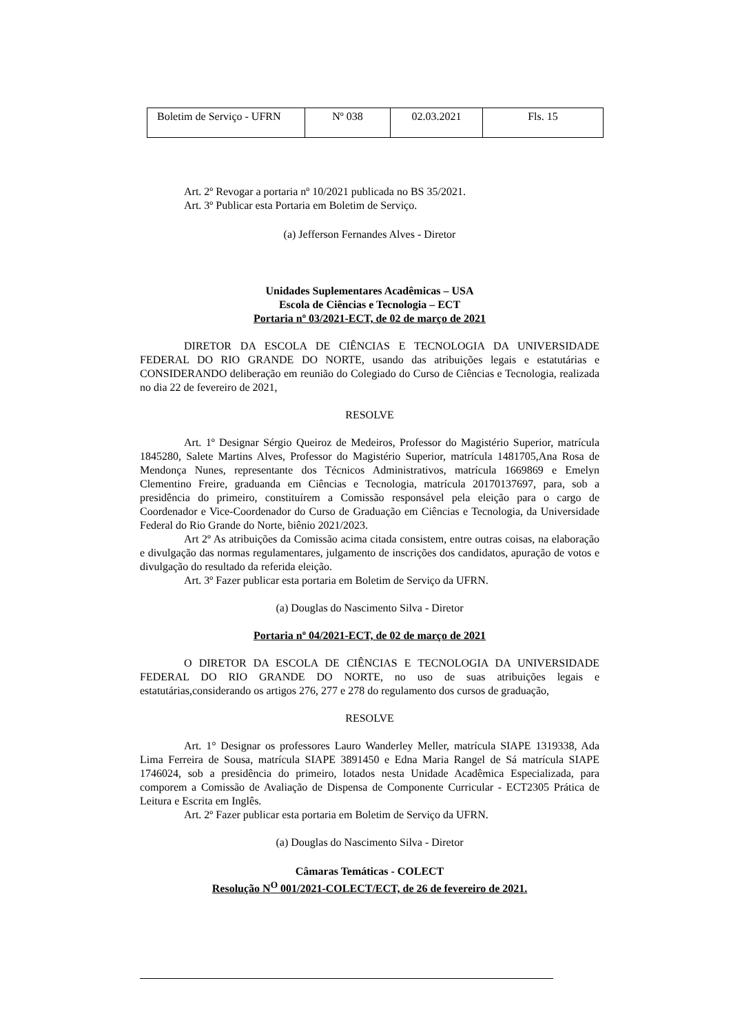| Boletim de Serviço - UFRN | Nº 038 | 02.03.2021 | Fls. 15 |
Art. 2º Revogar a portaria nº 10/2021 publicada no BS 35/2021.
Art. 3º Publicar esta Portaria em Boletim de Serviço.
(a) Jefferson Fernandes Alves - Diretor
Unidades Suplementares Acadêmicas – USA
Escola de Ciências e Tecnologia – ECT
Portaria nº 03/2021-ECT, de 02 de março de 2021
DIRETOR DA ESCOLA DE CIÊNCIAS E TECNOLOGIA DA UNIVERSIDADE FEDERAL DO RIO GRANDE DO NORTE, usando das atribuições legais e estatutárias e CONSIDERANDO deliberação em reunião do Colegiado do Curso de Ciências e Tecnologia, realizada no dia 22 de fevereiro de 2021,
RESOLVE
Art. 1º Designar Sérgio Queiroz de Medeiros, Professor do Magistério Superior, matrícula 1845280, Salete Martins Alves, Professor do Magistério Superior, matrícula 1481705,Ana Rosa de Mendonça Nunes, representante dos Técnicos Administrativos, matrícula 1669869 e Emelyn Clementino Freire, graduanda em Ciências e Tecnologia, matrícula 20170137697, para, sob a presidência do primeiro, constituírem a Comissão responsável pela eleição para o cargo de Coordenador e Vice-Coordenador do Curso de Graduação em Ciências e Tecnologia, da Universidade Federal do Rio Grande do Norte, biênio 2021/2023.
Art 2º As atribuições da Comissão acima citada consistem, entre outras coisas, na elaboração e divulgação das normas regulamentares, julgamento de inscrições dos candidatos, apuração de votos e divulgação do resultado da referida eleição.
Art. 3º Fazer publicar esta portaria em Boletim de Serviço da UFRN.
(a) Douglas do Nascimento Silva - Diretor
Portaria nº 04/2021-ECT, de 02 de março de 2021
O DIRETOR DA ESCOLA DE CIÊNCIAS E TECNOLOGIA DA UNIVERSIDADE FEDERAL DO RIO GRANDE DO NORTE, no uso de suas atribuições legais e estatutárias,considerando os artigos 276, 277 e 278 do regulamento dos cursos de graduação,
RESOLVE
Art. 1° Designar os professores Lauro Wanderley Meller, matrícula SIAPE 1319338, Ada Lima Ferreira de Sousa, matrícula SIAPE 3891450 e Edna Maria Rangel de Sá matrícula SIAPE 1746024, sob a presidência do primeiro, lotados nesta Unidade Acadêmica Especializada, para comporem a Comissão de Avaliação de Dispensa de Componente Curricular - ECT2305 Prática de Leitura e Escrita em Inglês.
Art. 2º Fazer publicar esta portaria em Boletim de Serviço da UFRN.
(a) Douglas do Nascimento Silva - Diretor
Câmaras Temáticas - COLECT
Resolução N<sup>O</sup> 001/2021-COLECT/ECT, de 26 de fevereiro de 2021.